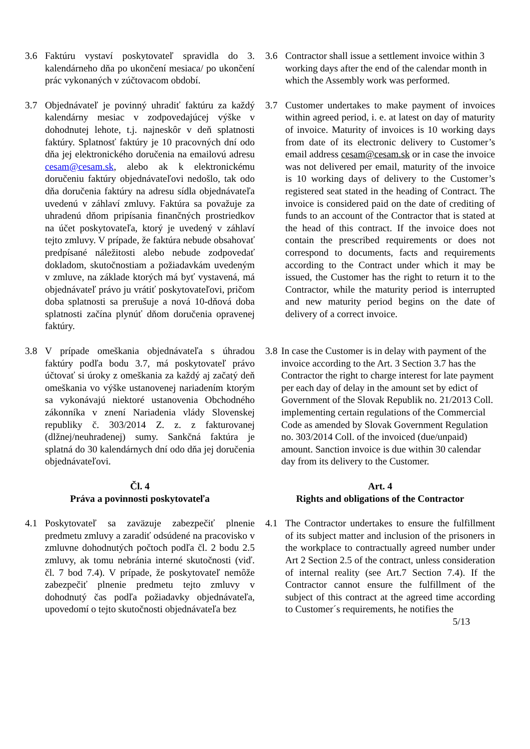3.6 Faktúru vystaví poskytovateľ spravidla do 3. kalendárneho dňa po ukončení mesiaca/ po ukončení prác vykonaných v zúčtovacom období.
3.6 Contractor shall issue a settlement invoice within 3 working days after the end of the calendar month in which the Assembly work was performed.
3.7 Objednávateľ je povinný uhradiť faktúru za každý kalendárny mesiac v zodpovedajúcej výške v dohodnutej lehote, t.j. najneskôr v deň splatnosti faktúry. Splatnosť faktúry je 10 pracovných dní odo dňa jej elektronického doručenia na emailovú adresu cesam@cesam.sk, alebo ak k elektronickému doručeniu faktúry objednávateľovi nedošlo, tak odo dňa doručenia faktúry na adresu sídla objednávateľa uvedenú v záhlaví zmluvy. Faktúra sa považuje za uhradenú dňom pripísania finančných prostriedkov na účet poskytovateľa, ktorý je uvedený v záhlaví tejto zmluvy. V prípade, že faktúra nebude obsahovať predpísané náležitosti alebo nebude zodpovedať dokladom, skutočnostiam a požiadavkám uvedeným v zmluve, na základe ktorých má byť vystavená, má objednávateľ právo ju vrátiť poskytovateľovi, pričom doba splatnosti sa prerušuje a nová 10-dňová doba splatnosti začína plynúť dňom doručenia opravenej faktúry.
3.7 Customer undertakes to make payment of invoices within agreed period, i. e. at latest on day of maturity of invoice. Maturity of invoices is 10 working days from date of its electronic delivery to Customer’s email address cesam@cesam.sk or in case the invoice was not delivered per email, maturity of the invoice is 10 working days of delivery to the Customer’s registered seat stated in the heading of Contract. The invoice is considered paid on the date of crediting of funds to an account of the Contractor that is stated at the head of this contract. If the invoice does not contain the prescribed requirements or does not correspond to documents, facts and requirements according to the Contract under which it may be issued, the Customer has the right to return it to the Contractor, while the maturity period is interrupted and new maturity period begins on the date of delivery of a correct invoice.
3.8 V prípade omeškania objednávateľa s úhradou faktúry podľa bodu 3.7, má poskytovateľ právo účtovať si úroky z omeškania za každý aj začatý deň omeškania vo výške ustanovenej nariadením ktorým sa vykonávajú niektoré ustanovenia Obchodného zákonníka v znení Nariadenia vlády Slovenskej republiky č. 303/2014 Z. z. z fakturovanej (dlžnej/neuhradenej) sumy. Sankčná faktúra je splatná do 30 kalendárnych dní odo dňa jej doručenia objednávateľovi.
3.8
In case the Customer is in delay with payment of the invoice according to the Art. 3 Section 3.7 has the Contractor the right to charge interest for late payment per each day of delay in the amount set by edict of Government of the Slovak Republik no. 21/2013 Coll. implementing certain regulations of the Commercial Code as amended by Slovak Government Regulation no. 303/2014 Coll. of the invoiced (due/unpaid) amount. Sanction invoice is due within 30 calendar day from its delivery to the Customer.
Čl. 4
Práva a povinnosti poskytovateľa
Art. 4
Rights and obligations of the Contractor
4.1 Poskytovateľ sa zaväzuje zabezpečiť plnenie predmetu zmluvy a zaradiť odsúdené na pracovisko v zmluvne dohodnutých počtoch podľa čl. 2 bodu 2.5 zmluvy, ak tomu nebránia interné skutočnosti (viď. čl. 7 bod 7.4). V prípade, že poskytovateľ nemôže zabezpečiť plnenie predmetu tejto zmluvy v dohodnutý čas podľa požiadavky objednávateľa, upovedomí o tejto skutočnosti objednávateľa bez
4.1 The Contractor undertakes to ensure the fulfillment of its subject matter and inclusion of the prisoners in the workplace to contractually agreed number under Art 2 Section 2.5 of the contract, unless consideration of internal reality (see Art.7 Section 7.4). If the Contractor cannot ensure the fulfillment of the subject of this contract at the agreed time according to Customer´s requirements, he notifies the
5/13